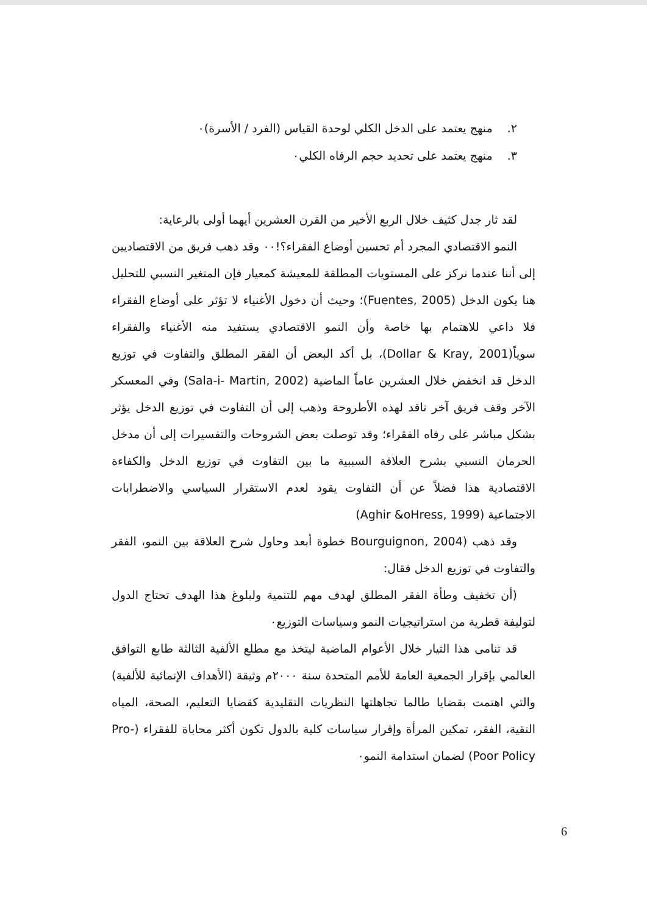٢. منهج يعتمد على الدخل الكلي لوحدة القياس (الفرد / الأسرة)٠
٣. منهج يعتمد على تحديد حجم الرفاه الكلي٠
لقد ثار جدل كثيف خلال الربع الأخير من القرن العشرين أيهما أولى بالرعاية:
النمو الاقتصادي المجرد أم تحسين أوضاع الفقراء؟!٠٠ وقد ذهب فريق من الاقتصاديين إلى أننا عندما نركز على المستويات المطلقة للمعيشة كمعيار فإن المتغير النسبي للتحليل هنا يكون الدخل (Fuentes, 2005)؛ وحيث أن دخول الأغنياء لا تؤثر على أوضاع الفقراء فلا داعي للاهتمام بها خاصة وأن النمو الاقتصادي يستفيد منه الأغنياء والفقراء سوياً(Dollar & Kray, 2001)، بل أكد البعض أن الفقر المطلق والتفاوت في توزيع الدخل قد انخفض خلال العشرين عاماً الماضية (Sala-i- Martin, 2002) وفي المعسكر الآخر وقف فريق آخر ناقد لهذه الأطروحة وذهب إلى أن التفاوت في توزيع الدخل يؤثر بشكل مباشر على رفاه الفقراء؛ وقد توصلت بعض الشروحات والتفسيرات إلى أن مدخل الحرمان النسبي بشرح العلاقة السببية ما بين التفاوت في توزيع الدخل والكفاءة الاقتصادية هذا فضلاً عن أن التفاوت يقود لعدم الاستقرار السياسي والاضطرابات الاجتماعية (Aghir &oHress, 1999)
وقد ذهب (Bourguignon, 2004 خطوة أبعد وحاول شرح العلاقة بين النمو، الفقر والتفاوت في توزيع الدخل فقال:
(أن تخفيف وطأة الفقر المطلق لهدف مهم للتنمية ولبلوغ هذا الهدف تحتاج الدول لتوليفة قطرية من استراتيجيات النمو وسياسات التوزيع٠
قد تنامى هذا التيار خلال الأعوام الماضية ليتخذ مع مطلع الألفية الثالثة طابع التوافق العالمي بإقرار الجمعية العامة للأمم المتحدة سنة ٢٠٠٠م وثيقة (الأهداف الإنمائية للألفية) والتي اهتمت بقضايا طالما تجاهلتها النظريات التقليدية كقضايا التعليم، الصحة، المياه النقية، الفقر، تمكين المرأة وإقرار سياسات كلية بالدول تكون أكثر محاباة للفقراء (Pro-Poor Policy) لضمان استدامة النمو٠
6